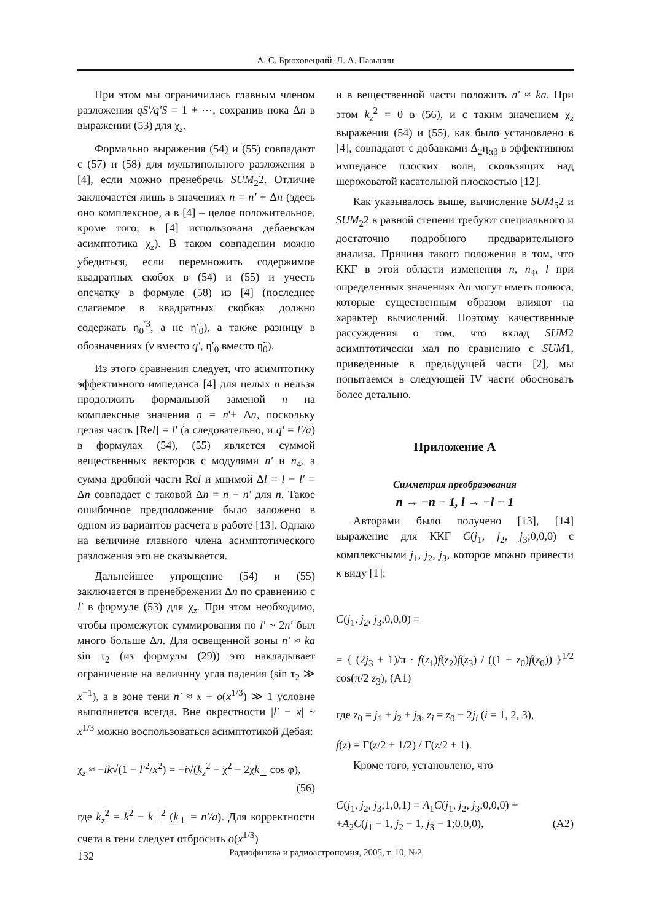А. С. Брюховецкий, Л. А. Пазынин
При этом мы ограничились главным членом разложения qS′/q′S = 1 + ⋯, сохранив пока Δn в выражении (53) для χ<sub>z</sub>.
Формально выражения (54) и (55) совпадают с (57) и (58) для мультипольного разложения в [4], если можно пренебречь SUM<sub>2</sub>2. Отличие заключается лишь в значениях n = n′ + Δn (здесь оно комплексное, а в [4] – целое положительное, кроме того, в [4] использована дебаевская асимптотика χ<sub>z</sub>). В таком совпадении можно убедиться, если перемножить содержимое квадратных скобок в (54) и (55) и учесть опечатку в формуле (58) из [4] (последнее слагаемое в квадратных скобках должно содержать η<sub>0</sub><sup>′3</sup>, а не η′<sub>0</sub>), а также разницу в обозначениях (ν вместо q′, η′<sub>0</sub> вместо η̃<sub>0</sub>).
Из этого сравнения следует, что асимптотику эффективного импеданса [4] для целых n нельзя продолжить формальной заменой n на комплексные значения n = n'+ Δn, поскольку целая часть [Rel] = l′ (а следовательно, и q′ = l′/a) в формулах (54), (55) является суммой вещественных векторов с модулями n′ и n<sub>4</sub>, а сумма дробной части Rel и мнимой Δl = l − l′ = Δn совпадает с таковой Δn = n − n′ для n. Такое ошибочное предположение было заложено в одном из вариантов расчета в работе [13]. Однако на величине главного члена асимптотического разложения это не сказывается.
Дальнейшее упрощение (54) и (55) заключается в пренебрежении Δn по сравнению с l′ в формуле (53) для χ<sub>z</sub>. При этом необходимо, чтобы промежуток суммирования по l′ ~ 2n′ был много больше Δn. Для освещенной зоны n′ ≈ ka sin τ<sub>2</sub> (из формулы (29)) это накладывает ограничение на величину угла падения (sin τ<sub>2</sub> ≫ x<sup>−1</sup>), а в зоне тени n′ ≈ x + o(x<sup>1/3</sup>) ≫ 1 условие выполняется всегда. Вне окрестности |l′ − x| ~ x<sup>1/3</sup> можно воспользоваться асимптотикой Дебая:
χ<sub>z</sub> ≈ −ik√(1 − l′<sup>2</sup>/x<sup>2</sup>) = −i√(k<sub>z</sub><sup>2</sup> − χ<sup>2</sup> − 2χk<sub>⊥</sub> cos φ),
(56)
где k<sub>z</sub><sup>2</sup> = k<sup>2</sup> − k<sub>⊥</sub><sup>2</sup> (k<sub>⊥</sub> = n′/a). Для корректности счета в тени следует отбросить o(x<sup>1/3</sup>)
и в вещественной части положить n′ ≈ ka. При этом k<sub>z</sub><sup>2</sup> = 0 в (56), и с таким значением χ<sub>z</sub> выражения (54) и (55), как было установлено в [4], совпадают с добавками Δ<sub>2</sub>η<sub>αβ</sub> в эффективном импедансе плоских волн, скользящих над шероховатой касательной плоскостью [12].
Как указывалось выше, вычисление SUM<sub>5</sub>2 и SUM<sub>2</sub>2 в равной степени требуют специального и достаточно подробного предварительного анализа. Причина такого положения в том, что ККГ в этой области изменения n, n<sub>4</sub>, l при определенных значениях Δn могут иметь полюса, которые существенным образом влияют на характер вычислений. Поэтому качественные рассуждения о том, что вклад SUM2 асимптотически мал по сравнению с SUM1, приведенные в предыдущей части [2], мы попытаемся в следующей IV части обосновать более детально.
Приложение А
Симметрия преобразования
n → −n − 1, l → −l − 1
Авторами было получено [13], [14] выражение для ККГ C(j<sub>1</sub>, j<sub>2</sub>, j<sub>3</sub>;0,0,0) с комплексными j<sub>1</sub>, j<sub>2</sub>, j<sub>3</sub>, которое можно привести к виду [1]:
C(j<sub>1</sub>, j<sub>2</sub>, j<sub>3</sub>;0,0,0) =
= { (2j<sub>3</sub> + 1)/π · f(z<sub>1</sub>)f(z<sub>2</sub>)f(z<sub>3</sub>) / ((1 + z<sub>0</sub>)f(z<sub>0</sub>)) }<sup>1/2</sup> cos(π/2 z<sub>3</sub>), (A1)
где z<sub>0</sub> = j<sub>1</sub> + j<sub>2</sub> + j<sub>3</sub>, z<sub>i</sub> = z<sub>0</sub> − 2j<sub>i</sub> (i = 1, 2, 3),
f(z) = Γ(z/2 + 1/2) / Γ(z/2 + 1).
Кроме того, установлено, что
C(j<sub>1</sub>, j<sub>2</sub>, j<sub>3</sub>;1,0,1) = A<sub>1</sub>C(j<sub>1</sub>, j<sub>2</sub>, j<sub>3</sub>;0,0,0) +
+A<sub>2</sub>C(j<sub>1</sub> − 1, j<sub>2</sub> − 1, j<sub>3</sub> − 1;0,0,0), (A2)
132
Радиофизика и радиоастрономия, 2005, т. 10, №2